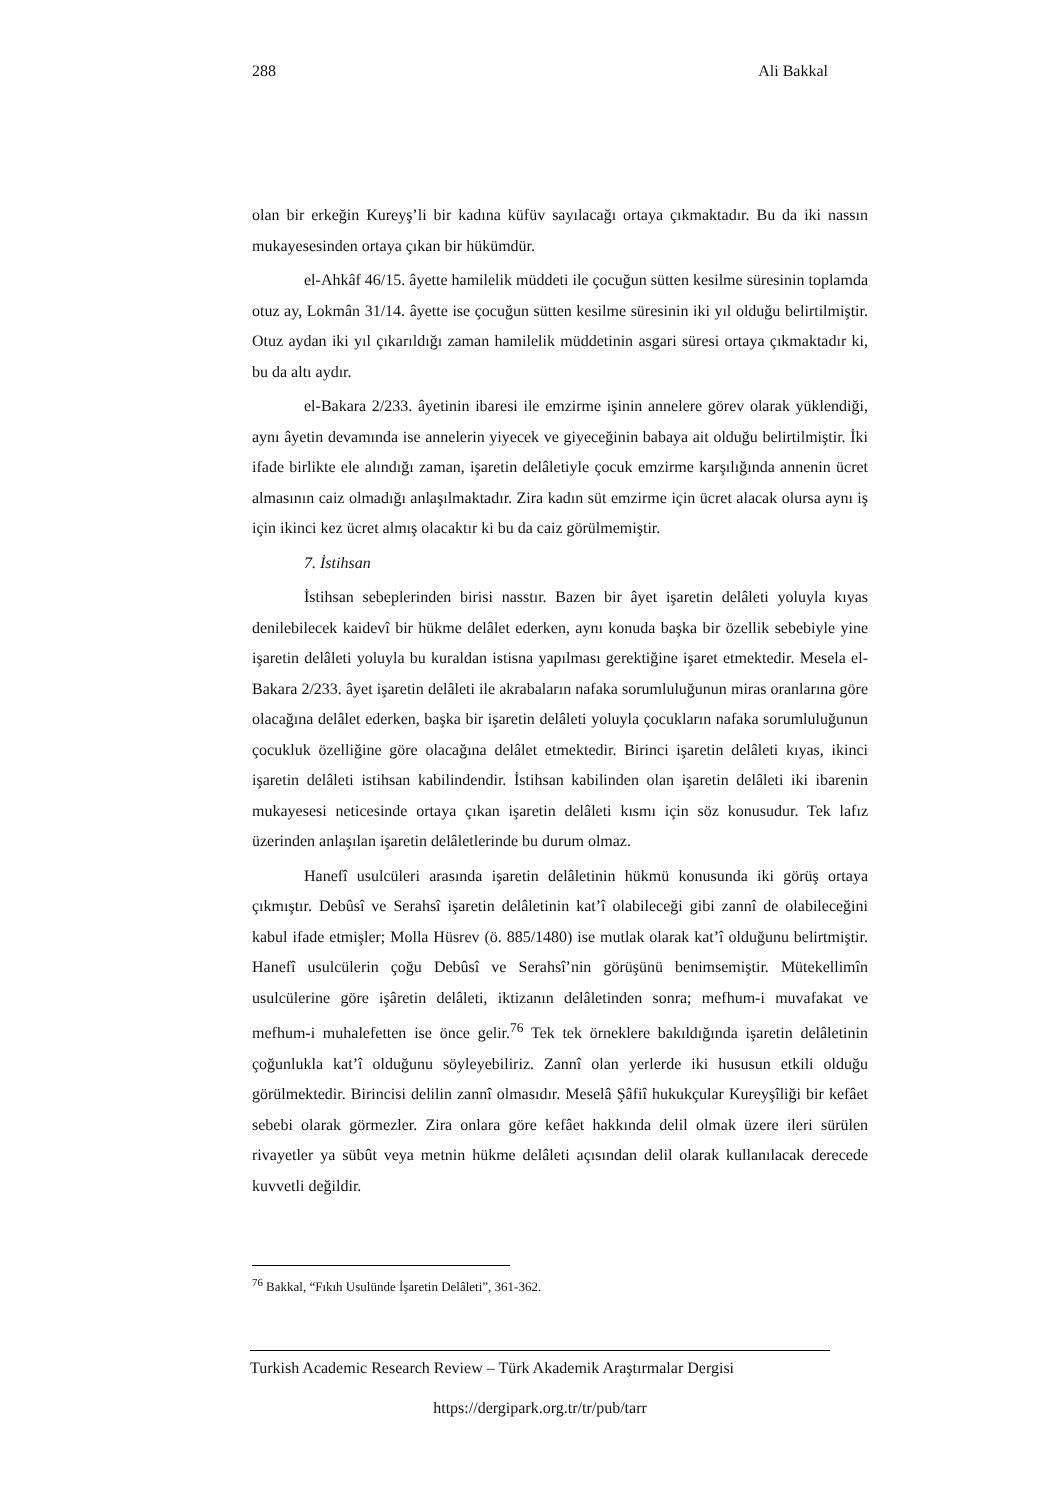288 Ali Bakkal
olan bir erkeğin Kureyş’li bir kadına küfüv sayılacağı ortaya çıkmaktadır. Bu da iki nassın mukayesesinden ortaya çıkan bir hükümdür.
el-Ahkâf 46/15. âyette hamilelik müddeti ile çocuğun sütten kesilme süresinin toplamda otuz ay, Lokmân 31/14. âyette ise çocuğun sütten kesilme süresinin iki yıl olduğu belirtilmiştir. Otuz aydan iki yıl çıkarıldığı zaman hamilelik müddetinin asgari süresi ortaya çıkmaktadır ki, bu da altı aydır.
el-Bakara 2/233. âyetinin ibaresi ile emzirme işinin annelere görev olarak yüklendiği, aynı âyetin devamında ise annelerin yiyecek ve giyeceğinin babaya ait olduğu belirtilmiştir. İki ifade birlikte ele alındığı zaman, işaretin delâletiyle çocuk emzirme karşılığında annenin ücret almasının caiz olmadığı anlaşılmaktadır. Zira kadın süt emzirme için ücret alacak olursa aynı iş için ikinci kez ücret almış olacaktır ki bu da caiz görülmemiştir.
7. İstihsan
İstihsan sebeplerinden birisi nasstır. Bazen bir âyet işaretin delâleti yoluyla kıyas denilebilecek kaidevî bir hükme delâlet ederken, aynı konuda başka bir özellik sebebiyle yine işaretin delâleti yoluyla bu kuraldan istisna yapılması gerektiğine işaret etmektedir. Mesela el-Bakara 2/233. âyet işaretin delâleti ile akrabaların nafaka sorumluluğunun miras oranlarına göre olacağına delâlet ederken, başka bir işaretin delâleti yoluyla çocukların nafaka sorumluluğunun çocukluk özelliğine göre olacağına delâlet etmektedir. Birinci işaretin delâleti kıyas, ikinci işaretin delâleti istihsan kabilindendir. İstihsan kabilinden olan işaretin delâleti iki ibarenin mukayesesi neticesinde ortaya çıkan işaretin delâleti kısmı için söz konusudur. Tek lafız üzerinden anlaşılan işaretin delâletlerinde bu durum olmaz.
Hanefî usulcüleri arasında işaretin delâletinin hükmü konusunda iki görüş ortaya çıkmıştır. Debûsî ve Serahsî işaretin delâletinin kat’î olabileceği gibi zannî de olabileceğini kabul ifade etmişler; Molla Hüsrev (ö. 885/1480) ise mutlak olarak kat’î olduğunu belirtmiştir. Hanefî usulcülerin çoğu Debûsî ve Serahsî’nin görüşünü benimsemiştir. Mütekellimîn usulcülerine göre işâretin delâleti, iktizanın delâletinden sonra; mefhum-i muvafakat ve mefhum-i muhalefetten ise önce gelir.<sup>76</sup> Tek tek örneklere bakıldığında işaretin delâletinin çoğunlukla kat’î olduğunu söyleyebiliriz. Zannî olan yerlerde iki hususun etkili olduğu görülmektedir. Birincisi delilin zannî olmasıdır. Meselâ Şâfiî hukukçular Kureyşîliği bir kefâet sebebi olarak görmezler. Zira onlara göre kefâet hakkında delil olmak üzere ileri sürülen rivayetler ya sübût veya metnin hükme delâleti açısından delil olarak kullanılacak derecede kuvvetli değildir.
<sup>76</sup> Bakkal, “Fıkıh Usulünde İşaretin Delâleti”, 361-362.
Turkish Academic Research Review – Türk Akademik Araştırmalar Dergisi
https://dergipark.org.tr/tr/pub/tarr